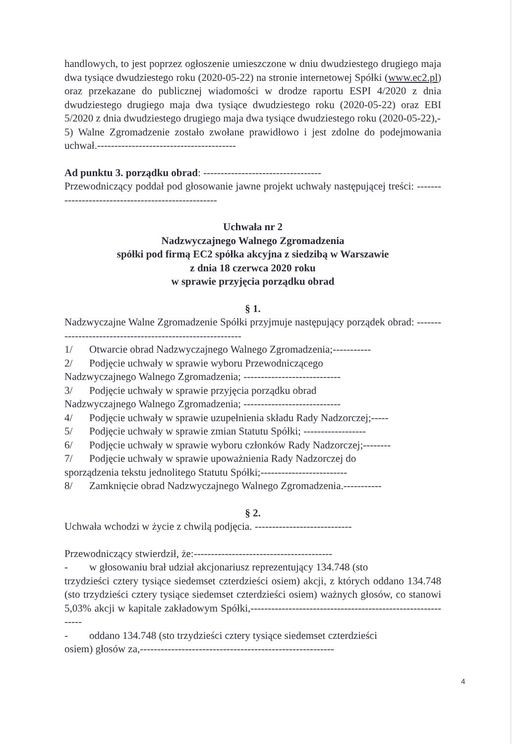handlowych, to jest poprzez ogłoszenie umieszczone w dniu dwudziestego drugiego maja dwa tysiące dwudziestego roku (2020-05-22) na stronie internetowej Spółki (www.ec2.pl) oraz przekazane do publicznej wiadomości w drodze raportu ESPI 4/2020 z dnia dwudziestego drugiego maja dwa tysiące dwudziestego roku (2020-05-22) oraz EBI 5/2020 z dnia dwudziestego drugiego maja dwa tysiące dwudziestego roku (2020-05-22),-
5) Walne Zgromadzenie zostało zwołane prawidłowo i jest zdolne do podejmowania uchwał.----------------------------------------
Ad punktu 3. porządku obrad: ----------------------------------
Przewodniczący poddał pod głosowanie jawne projekt uchwały następującej treści: ---------------------------------------------------
Uchwała nr 2
Nadzwyczajnego Walnego Zgromadzenia
spółki pod firmą EC2 spółka akcyjna z siedzibą w Warszawie
z dnia 18 czerwca 2020 roku
w sprawie przyjęcia porządku obrad
§ 1.
Nadzwyczajne Walne Zgromadzenie Spółki przyjmuje następujący porządek obrad: ----------------------------------------------------------
1/ Otwarcie obrad Nadzwyczajnego Walnego Zgromadzenia;-----------
2/ Podjęcie uchwały w sprawie wyboru Przewodniczącego
Nadzwyczajnego Walnego Zgromadzenia; ----------------------------
3/ Podjęcie uchwały w sprawie przyjęcia porządku obrad
Nadzwyczajnego Walnego Zgromadzenia; ----------------------------
4/ Podjęcie uchwały w sprawie uzupełnienia składu Rady Nadzorczej;-----
5/ Podjęcie uchwały w sprawie zmian Statutu Spółki; ------------------
6/ Podjęcie uchwały w sprawie wyboru członków Rady Nadzorczej;--------
7/ Podjęcie uchwały w sprawie upoważnienia Rady Nadzorczej do
sporządzenia tekstu jednolitego Statutu Spółki;-------------------------
8/ Zamknięcie obrad Nadzwyczajnego Walnego Zgromadzenia.-----------
§ 2.
Uchwała wchodzi w życie z chwilą podjęcia. ----------------------------
Przewodniczący stwierdził, że:----------------------------------------
- w głosowaniu brał udział akcjonariusz reprezentujący 134.748 (sto
trzydzieści cztery tysiące siedemset czterdzieści osiem) akcji, z których oddano 134.748 (sto trzydzieści cztery tysiące siedemset czterdzieści osiem) ważnych głosów, co stanowi 5,03% akcji w kapitale zakładowym Spółki,------------------------------------------------------------
- oddano 134.748 (sto trzydzieści cztery tysiące siedemset czterdzieści
osiem) głosów za,--------------------------------------------------------
4